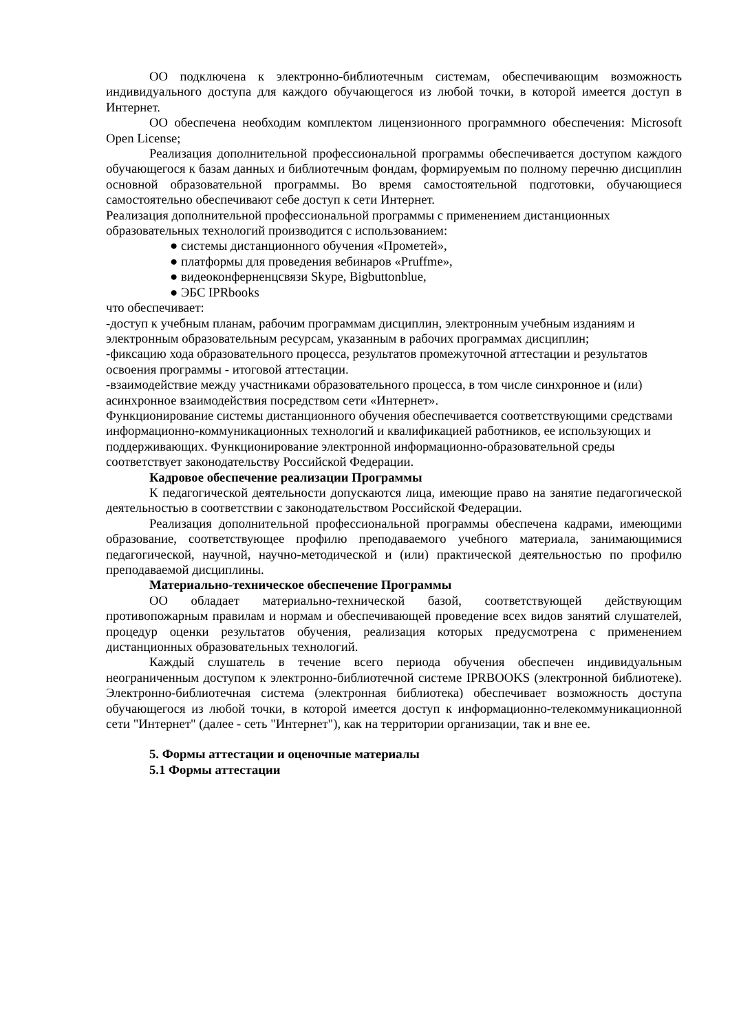ОО подключена к электронно-библиотечным системам, обеспечивающим возможность индивидуального доступа для каждого обучающегося из любой точки, в которой имеется доступ в Интернет.
ОО обеспечена необходим комплектом лицензионного программного обеспечения: Microsoft Open License;
Реализация дополнительной профессиональной программы обеспечивается доступом каждого обучающегося к базам данных и библиотечным фондам, формируемым по полному перечню дисциплин основной образовательной программы. Во время самостоятельной подготовки, обучающиеся самостоятельно обеспечивают себе доступ к сети Интернет.
Реализация дополнительной профессиональной программы с применением дистанционных образовательных технологий производится с использованием:
● системы дистанционного обучения «Прометей»,
● платформы для проведения вебинаров «Pruffme»,
● видеоконферненцсвязи Skype, Bigbuttonblue,
● ЭБС IPRbooks
что обеспечивает:
-доступ к учебным планам, рабочим программам дисциплин, электронным учебным изданиям и электронным образовательным ресурсам, указанным в рабочих программах дисциплин;
-фиксацию хода образовательного процесса, результатов промежуточной аттестации и результатов освоения программы - итоговой аттестации.
-взаимодействие между участниками образовательного процесса, в том числе синхронное и (или) асинхронное взаимодействия посредством сети «Интернет».
Функционирование системы дистанционного обучения обеспечивается соответствующими средствами информационно-коммуникационных технологий и квалификацией работников, ее использующих и поддерживающих. Функционирование электронной информационно-образовательной среды соответствует законодательству Российской Федерации.
Кадровое обеспечение реализации Программы
К педагогической деятельности допускаются лица, имеющие право на занятие педагогической деятельностью в соответствии с законодательством Российской Федерации.
Реализация дополнительной профессиональной программы обеспечена кадрами, имеющими образование, соответствующее профилю преподаваемого учебного материала, занимающимися педагогической, научной, научно-методической и (или) практической деятельностью по профилю преподаваемой дисциплины.
Материально-техническое обеспечение Программы
ОО обладает материально-технической базой, соответствующей действующим противопожарным правилам и нормам и обеспечивающей проведение всех видов занятий слушателей, процедур оценки результатов обучения, реализация которых предусмотрена с применением дистанционных образовательных технологий.
Каждый слушатель в течение всего периода обучения обеспечен индивидуальным неограниченным доступом к электронно-библиотечной системе IPRBOOKS (электронной библиотеке). Электронно-библиотечная система (электронная библиотека) обеспечивает возможность доступа обучающегося из любой точки, в которой имеется доступ к информационно-телекоммуникационной сети "Интернет" (далее - сеть "Интернет"), как на территории организации, так и вне ее.
5. Формы аттестации и оценочные материалы
5.1 Формы аттестации